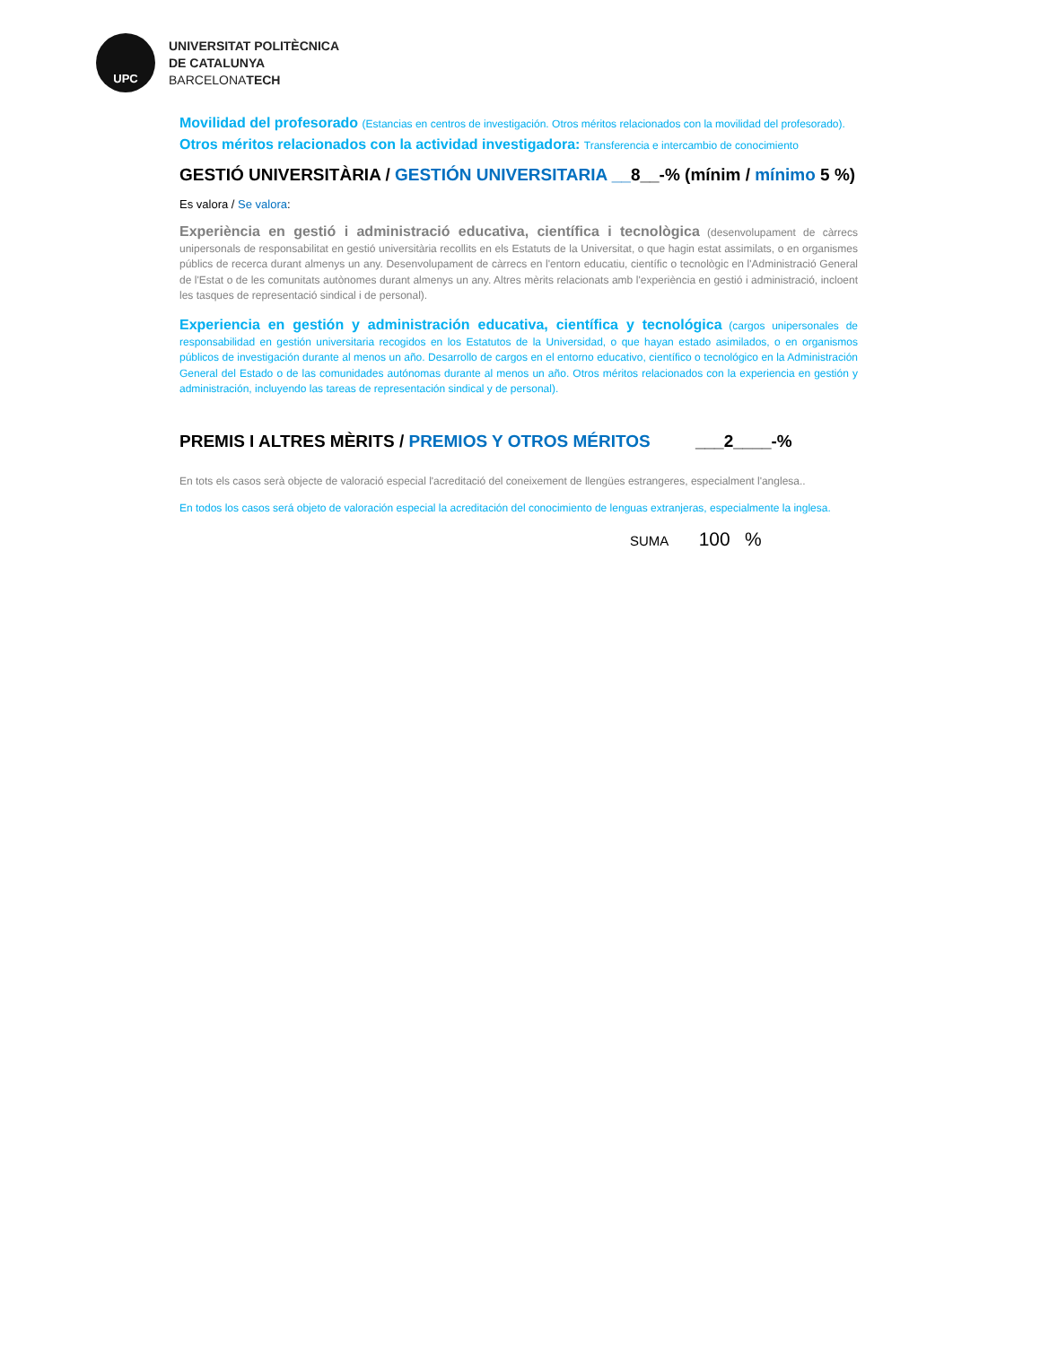UPC
UNIVERSITAT POLITÈCNICA
DE CATALUNYA
BARCELONATECH
Movilidad del profesorado (Estancias en centros de investigación. Otros méritos relacionados con la movilidad del profesorado).
Otros méritos relacionados con la actividad investigadora: Transferencia e intercambio de conocimiento
GESTIÓ UNIVERSITÀRIA / GESTIÓN UNIVERSITARIA __8__-% (mínim / mínimo 5 %)
Es valora / Se valora:
Experiència en gestió i administració educativa, científica i tecnològica (desenvolupament de càrrecs unipersonals de responsabilitat en gestió universitària recollits en els Estatuts de la Universitat, o que hagin estat assimilats, o en organismes públics de recerca durant almenys un any. Desenvolupament de càrrecs en l'entorn educatiu, científic o tecnològic en l'Administració General de l'Estat o de les comunitats autònomes durant almenys un any. Altres mèrits relacionats amb l'experiència en gestió i administració, incloent les tasques de representació sindical i de personal).
Experiencia en gestión y administración educativa, científica y tecnológica (cargos unipersonales de responsabilidad en gestión universitaria recogidos en los Estatutos de la Universidad, o que hayan estado asimilados, o en organismos públicos de investigación durante al menos un año. Desarrollo de cargos en el entorno educativo, científico o tecnológico en la Administración General del Estado o de las comunidades autónomas durante al menos un año. Otros méritos relacionados con la experiencia en gestión y administración, incluyendo las tareas de representación sindical y de personal).
PREMIS I ALTRES MÈRITS / PREMIOS Y OTROS MÉRITOS ___2____-%
En tots els casos serà objecte de valoració especial l'acreditació del coneixement de llengües estrangeres, especialment l'anglesa..
En todos los casos será objeto de valoración especial la acreditación del conocimiento de lenguas extranjeras, especialmente la inglesa.
SUMA 100 %